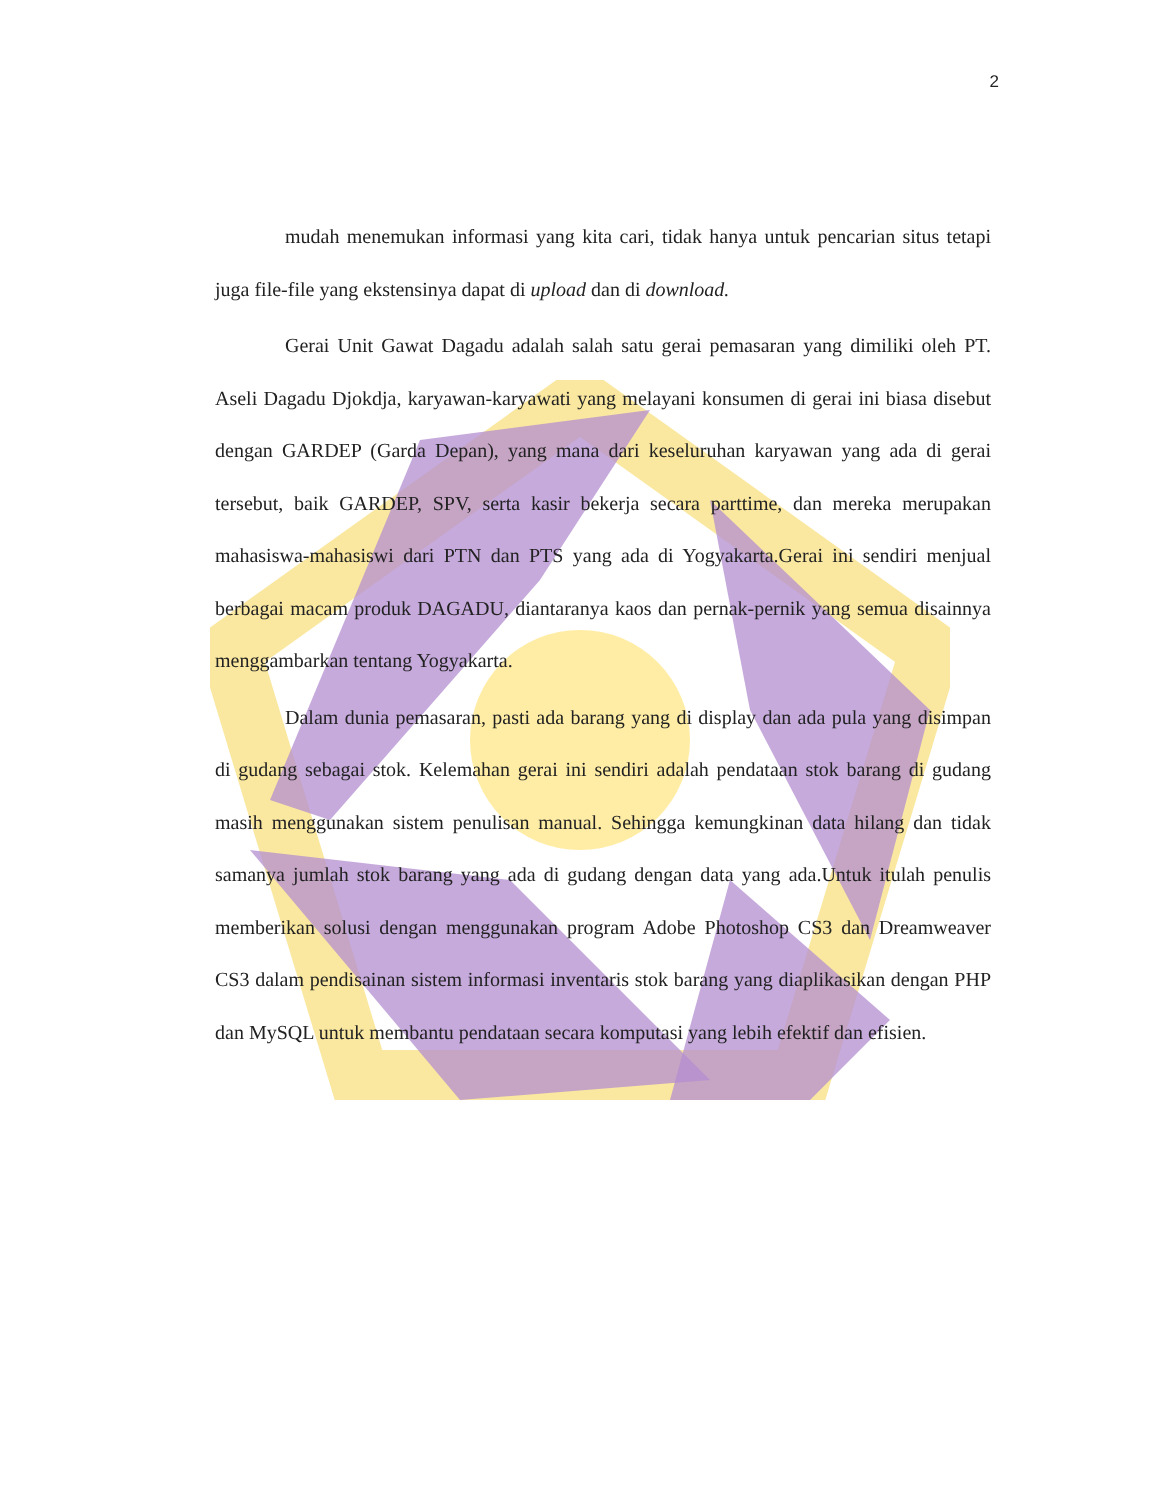2
mudah menemukan informasi yang kita cari, tidak hanya untuk pencarian situs tetapi juga file-file yang ekstensinya dapat di upload dan di download.
Gerai Unit Gawat Dagadu adalah salah satu gerai pemasaran yang dimiliki oleh PT. Aseli Dagadu Djokdja, karyawan-karyawati yang melayani konsumen di gerai ini biasa disebut dengan GARDEP (Garda Depan), yang mana dari keseluruhan karyawan yang ada di gerai tersebut, baik GARDEP, SPV, serta kasir bekerja secara parttime, dan mereka merupakan mahasiswa-mahasiswi dari PTN dan PTS yang ada di Yogyakarta.Gerai ini sendiri menjual berbagai macam produk DAGADU, diantaranya kaos dan pernak-pernik yang semua disainnya menggambarkan tentang Yogyakarta.
Dalam dunia pemasaran, pasti ada barang yang di display dan ada pula yang disimpan di gudang sebagai stok. Kelemahan gerai ini sendiri adalah pendataan stok barang di gudang masih menggunakan sistem penulisan manual. Sehingga kemungkinan data hilang dan tidak samanya jumlah stok barang yang ada di gudang dengan data yang ada.Untuk itulah penulis memberikan solusi dengan menggunakan program Adobe Photoshop CS3 dan Dreamweaver CS3 dalam pendisainan sistem informasi inventaris stok barang yang diaplikasikan dengan PHP dan MySQL untuk membantu pendataan secara komputasi yang lebih efektif dan efisien.